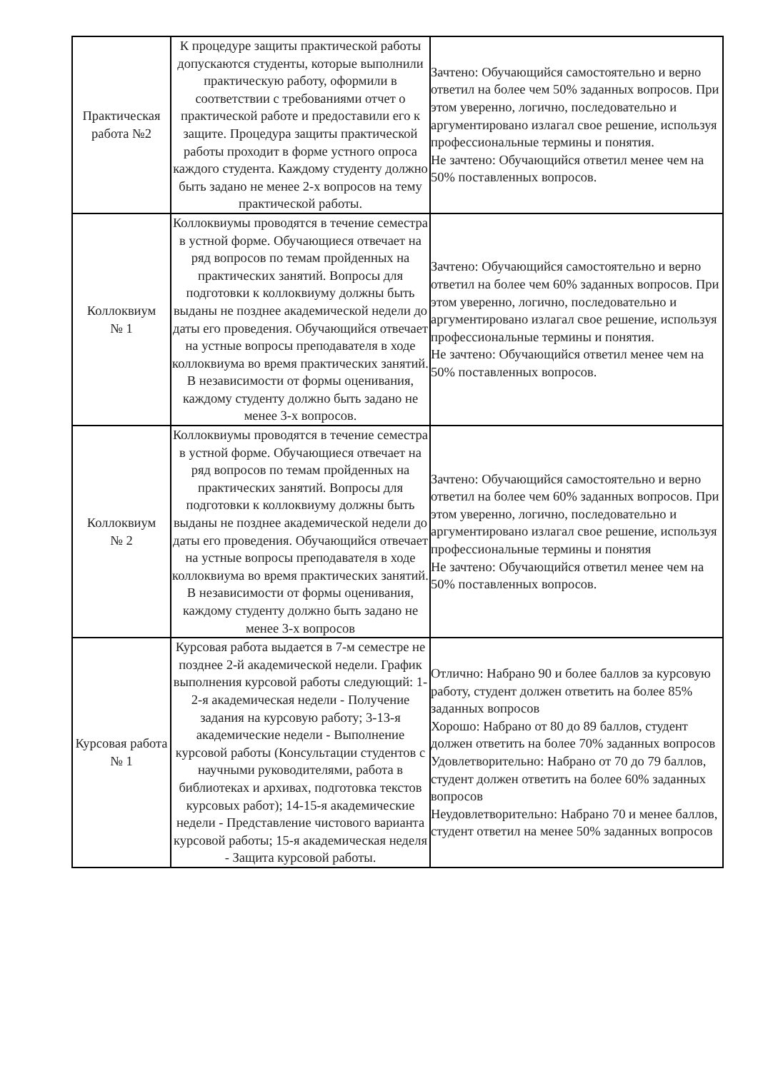| Практическая работа №2 | К процедуре защиты практической работы допускаются студенты, которые выполнили практическую работу, оформили в соответствии с требованиями отчет о практической работе и предоставили его к защите. Процедура защиты практической работы проходит в форме устного опроса каждого студента. Каждому студенту должно быть задано не менее 2-х вопросов на тему практической работы. | Зачтено: Обучающийся самостоятельно и верно ответил на более чем 50% заданных вопросов. При этом уверенно, логично, последовательно и аргументировано излагал свое решение, используя профессиональные термины и понятия. Не зачтено: Обучающийся ответил менее чем на 50% поставленных вопросов. |
| Коллоквиум № 1 | Коллоквиумы проводятся в течение семестра в устной форме. Обучающиеся отвечает на ряд вопросов по темам пройденных на практических занятий. Вопросы для подготовки к коллоквиуму должны быть выданы не позднее академической недели до даты его проведения. Обучающийся отвечает на устные вопросы преподавателя в ходе коллоквиума во время практических занятий. В независимости от формы оценивания, каждому студенту должно быть задано не менее 3-х вопросов. | Зачтено: Обучающийся самостоятельно и верно ответил на более чем 60% заданных вопросов. При этом уверенно, логично, последовательно и аргументировано излагал свое решение, используя профессиональные термины и понятия. Не зачтено: Обучающийся ответил менее чем на 50% поставленных вопросов. |
| Коллоквиум № 2 | Коллоквиумы проводятся в течение семестра в устной форме. Обучающиеся отвечает на ряд вопросов по темам пройденных на практических занятий. Вопросы для подготовки к коллоквиуму должны быть выданы не позднее академической недели до даты его проведения. Обучающийся отвечает на устные вопросы преподавателя в ходе коллоквиума во время практических занятий. В независимости от формы оценивания, каждому студенту должно быть задано не менее 3-х вопросов | Зачтено: Обучающийся самостоятельно и верно ответил на более чем 60% заданных вопросов. При этом уверенно, логично, последовательно и аргументировано излагал свое решение, используя профессиональные термины и понятия Не зачтено: Обучающийся ответил менее чем на 50% поставленных вопросов. |
| Курсовая работа № 1 | Курсовая работа выдается в 7-м семестре не позднее 2-й академической недели. График выполнения курсовой работы следующий: 1-2-я академическая недели - Получение задания на курсовую работу; 3-13-я академические недели - Выполнение курсовой работы (Консультации студентов с научными руководителями, работа в библиотеках и архивах, подготовка текстов курсовых работ); 14-15-я академические недели - Представление чистового варианта курсовой работы; 15-я академическая неделя - Защита курсовой работы. | Отлично: Набрано 90 и более баллов за курсовую работу, студент должен ответить на более 85% заданных вопросов Хорошо: Набрано от 80 до 89 баллов, студент должен ответить на более 70% заданных вопросов Удовлетворительно: Набрано от 70 до 79 баллов, студент должен ответить на более 60% заданных вопросов Неудовлетворительно: Набрано 70 и менее баллов, студент ответил на менее 50% заданных вопросов |